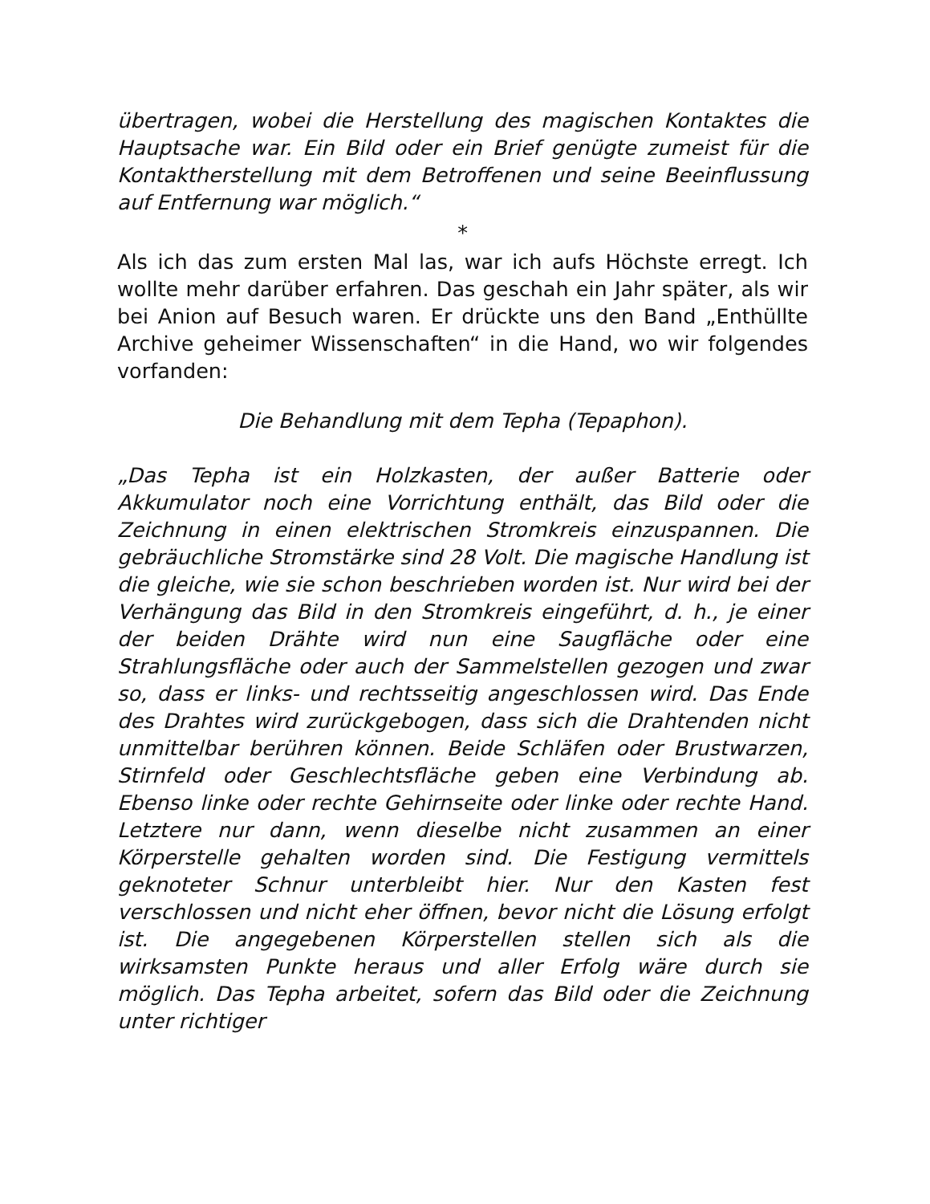übertragen, wobei die Herstellung des magischen Kontaktes die Hauptsache war. Ein Bild oder ein Brief genügte zumeist für die Kontaktherstellung mit dem Betroffenen und seine Beeinflussung auf Entfernung war möglich.“
*
Als ich das zum ersten Mal las, war ich aufs Höchste erregt. Ich wollte mehr darüber erfahren. Das geschah ein Jahr später, als wir bei Anion auf Besuch waren. Er drückte uns den Band „Enthüllte Archive geheimer Wissenschaften“ in die Hand, wo wir folgendes vorfanden:
Die Behandlung mit dem Tepha (Tepaphon).
„Das Tepha ist ein Holzkasten, der außer Batterie oder Akkumulator noch eine Vorrichtung enthält, das Bild oder die Zeichnung in einen elektrischen Stromkreis einzuspannen. Die gebräuchliche Stromstärke sind 28 Volt. Die magische Handlung ist die gleiche, wie sie schon beschrieben worden ist. Nur wird bei der Verhängung das Bild in den Stromkreis eingeführt, d. h., je einer der beiden Drähte wird nun eine Saugfläche oder eine Strahlungsfläche oder auch der Sammelstellen gezogen und zwar so, dass er links- und rechtsseitig angeschlossen wird. Das Ende des Drahtes wird zurückgebogen, dass sich die Drahtenden nicht unmittelbar berühren können. Beide Schläfen oder Brustwarzen, Stirnfeld oder Geschlechtsfläche geben eine Verbindung ab. Ebenso linke oder rechte Gehirnseite oder linke oder rechte Hand. Letztere nur dann, wenn dieselbe nicht zusammen an einer Körperstelle gehalten worden sind. Die Festigung vermittels geknoteter Schnur unterbleibt hier. Nur den Kasten fest verschlossen und nicht eher öffnen, bevor nicht die Lösung erfolgt ist. Die angegebenen Körperstellen stellen sich als die wirksamsten Punkte heraus und aller Erfolg wäre durch sie möglich. Das Tepha arbeitet, sofern das Bild oder die Zeichnung unter richtiger